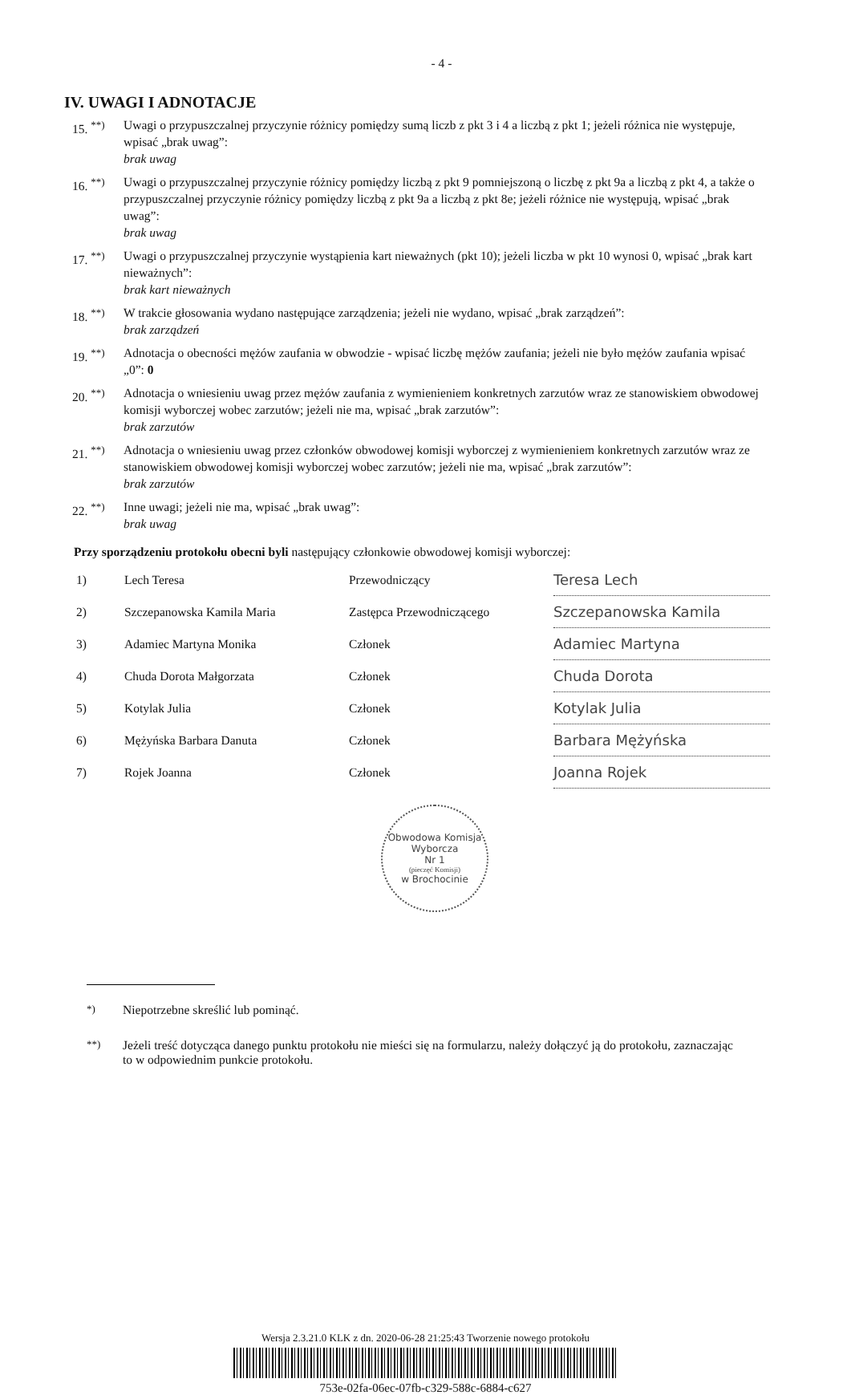- 4 -
IV. UWAGI I ADNOTACJE
15. <sup>**)</sup> Uwagi o przypuszczalnej przyczynie różnicy pomiędzy sumą liczb z pkt 3 i 4 a liczbą z pkt 1; jeżeli różnica nie występuje, wpisać „brak uwag”:
brak uwag
16. <sup>**)</sup> Uwagi o przypuszczalnej przyczynie różnicy pomiędzy liczbą z pkt 9 pomniejszoną o liczbę z pkt 9a a liczbą z pkt 4, a także o przypuszczalnej przyczynie różnicy pomiędzy liczbą z pkt 9a a liczbą z pkt 8e; jeżeli różnice nie występują, wpisać „brak uwag”:
brak uwag
17. <sup>**)</sup> Uwagi o przypuszczalnej przyczynie wystąpienia kart nieważnych (pkt 10); jeżeli liczba w pkt 10 wynosi 0, wpisać „brak kart nieważnych”:
brak kart nieważnych
18. <sup>**)</sup> W trakcie głosowania wydano następujące zarządzenia; jeżeli nie wydano, wpisać „brak zarządzeń”:
brak zarządzeń
19. <sup>**)</sup> Adnotacja o obecności mężów zaufania w obwodzie - wpisać liczbę mężów zaufania; jeżeli nie było mężów zaufania wpisać „0”: 0
20. <sup>**)</sup> Adnotacja o wniesieniu uwag przez mężów zaufania z wymienieniem konkretnych zarzutów wraz ze stanowiskiem obwodowej komisji wyborczej wobec zarzutów; jeżeli nie ma, wpisać „brak zarzutów”:
brak zarzutów
21. <sup>**)</sup> Adnotacja o wniesieniu uwag przez członków obwodowej komisji wyborczej z wymienieniem konkretnych zarzutów wraz ze stanowiskiem obwodowej komisji wyborczej wobec zarzutów; jeżeli nie ma, wpisać „brak zarzutów”:
brak zarzutów
22. <sup>**)</sup> Inne uwagi; jeżeli nie ma, wpisać „brak uwag”:
brak uwag
Przy sporządzeniu protokołu obecni byli następujący członkowie obwodowej komisji wyborczej:
| 1) | Lech Teresa | Przewodniczący | Teresa Lech |
| 2) | Szczepanowska Kamila Maria | Zastępca Przewodniczącego | Szczepanowska Kamila |
| 3) | Adamiec Martyna Monika | Członek | Adamiec Martyna |
| 4) | Chuda Dorota Małgorzata | Członek | Chuda Dorota |
| 5) | Kotylak Julia | Członek | Kotylak Julia |
| 6) | Mężyńska Barbara Danuta | Członek | Barbara Mężyńska |
| 7) | Rojek Joanna | Członek | Joanna Rojek |
Obwodowa Komisja Wyborcza
Nr 1
(pieczęć Komisji)
w Brochocinie
<sup>*)</sup> Niepotrzebne skreślić lub pominąć.
<sup>**)</sup> Jeżeli treść dotycząca danego punktu protokołu nie mieści się na formularzu, należy dołączyć ją do protokołu, zaznaczając to w odpowiednim punkcie protokołu.
Wersja 2.3.21.0 KLK z dn. 2020-06-28 21:25:43 Tworzenie nowego protokołu
753e-02fa-06ec-07fb-c329-588c-6884-c627